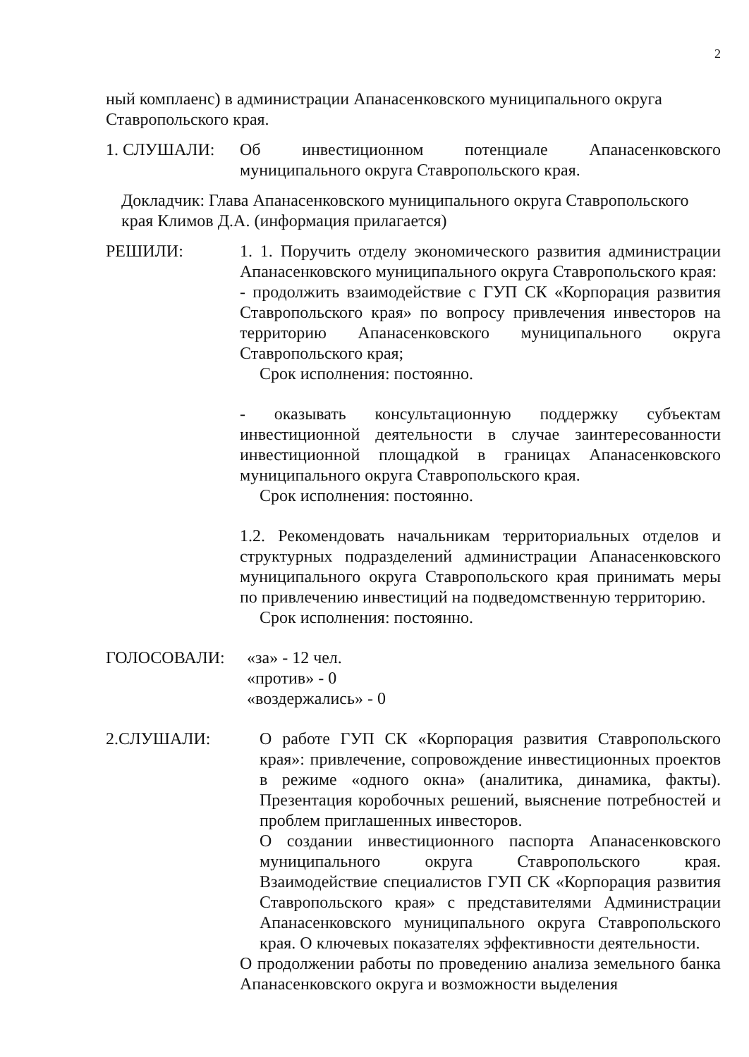2
ный комплаенс) в администрации Апанасенковского муниципального округа Ставропольского края.
1. СЛУШАЛИ: Об инвестиционном потенциале Апанасенковского муниципального округа Ставропольского края.
Докладчик: Глава Апанасенковского муниципального округа Ставропольского края Климов Д.А. (информация прилагается)
РЕШИЛИ: 1. 1. Поручить отделу экономического развития администрации Апанасенковского муниципального округа Ставропольского края:
- продолжить взаимодействие с ГУП СК «Корпорация развития Ставропольского края» по вопросу привлечения инвесторов на территорию Апанасенковского муниципального округа Ставропольского края;
Срок исполнения: постоянно.
- оказывать консультационную поддержку субъектам инвестиционной деятельности в случае заинтересованности инвестиционной площадкой в границах Апанасенковского муниципального округа Ставропольского края.
Срок исполнения: постоянно.
1.2. Рекомендовать начальникам территориальных отделов и структурных подразделений администрации Апанасенковского муниципального округа Ставропольского края принимать меры по привлечению инвестиций на подведомственную территорию.
Срок исполнения: постоянно.
ГОЛОСОВАЛИ: «за» - 12 чел.
«против» - 0
«воздержались» - 0
2.СЛУШАЛИ: О работе ГУП СК «Корпорация развития Ставропольского края»: привлечение, сопровождение инвестиционных проектов в режиме «одного окна» (аналитика, динамика, факты). Презентация коробочных решений, выяснение потребностей и проблем приглашенных инвесторов.
О создании инвестиционного паспорта Апанасенковского муниципального округа Ставропольского края. Взаимодействие специалистов ГУП СК «Корпорация развития Ставропольского края» с представителями Администрации Апанасенковского муниципального округа Ставропольского края. О ключевых показателях эффективности деятельности.
О продолжении работы по проведению анализа земельного банка Апанасенковского округа и возможности выделения